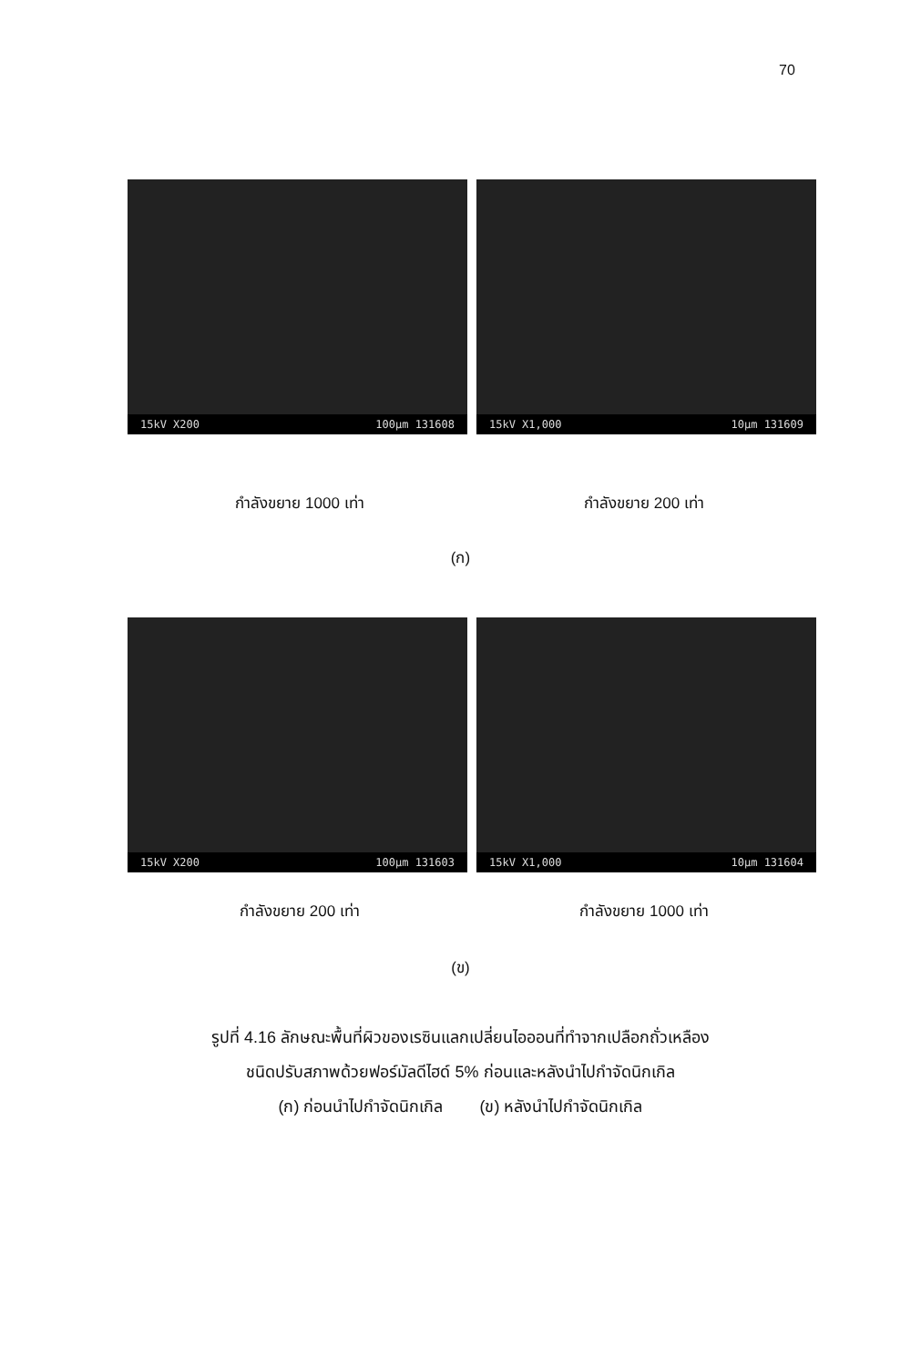70
15kV X200 100µm 131608
15kV X1,000 10µm 131609
กำลังขยาย 1000 เท่า กำลังขยาย 200 เท่า
(ก)
15kV X200 100µm 131603
15kV X1,000 10µm 131604
กำลังขยาย 200 เท่า กำลังขยาย 1000 เท่า
(ข)
รูปที่ 4.16 ลักษณะพื้นที่ผิวของเรซินแลกเปลี่ยนไอออนที่ทำจากเปลือกถั่วเหลือง
ชนิดปรับสภาพด้วยฟอร์มัลดีไฮด์ 5% ก่อนและหลังนำไปกำจัดนิกเกิล
(ก) ก่อนนำไปกำจัดนิกเกิล (ข) หลังนำไปกำจัดนิกเกิล